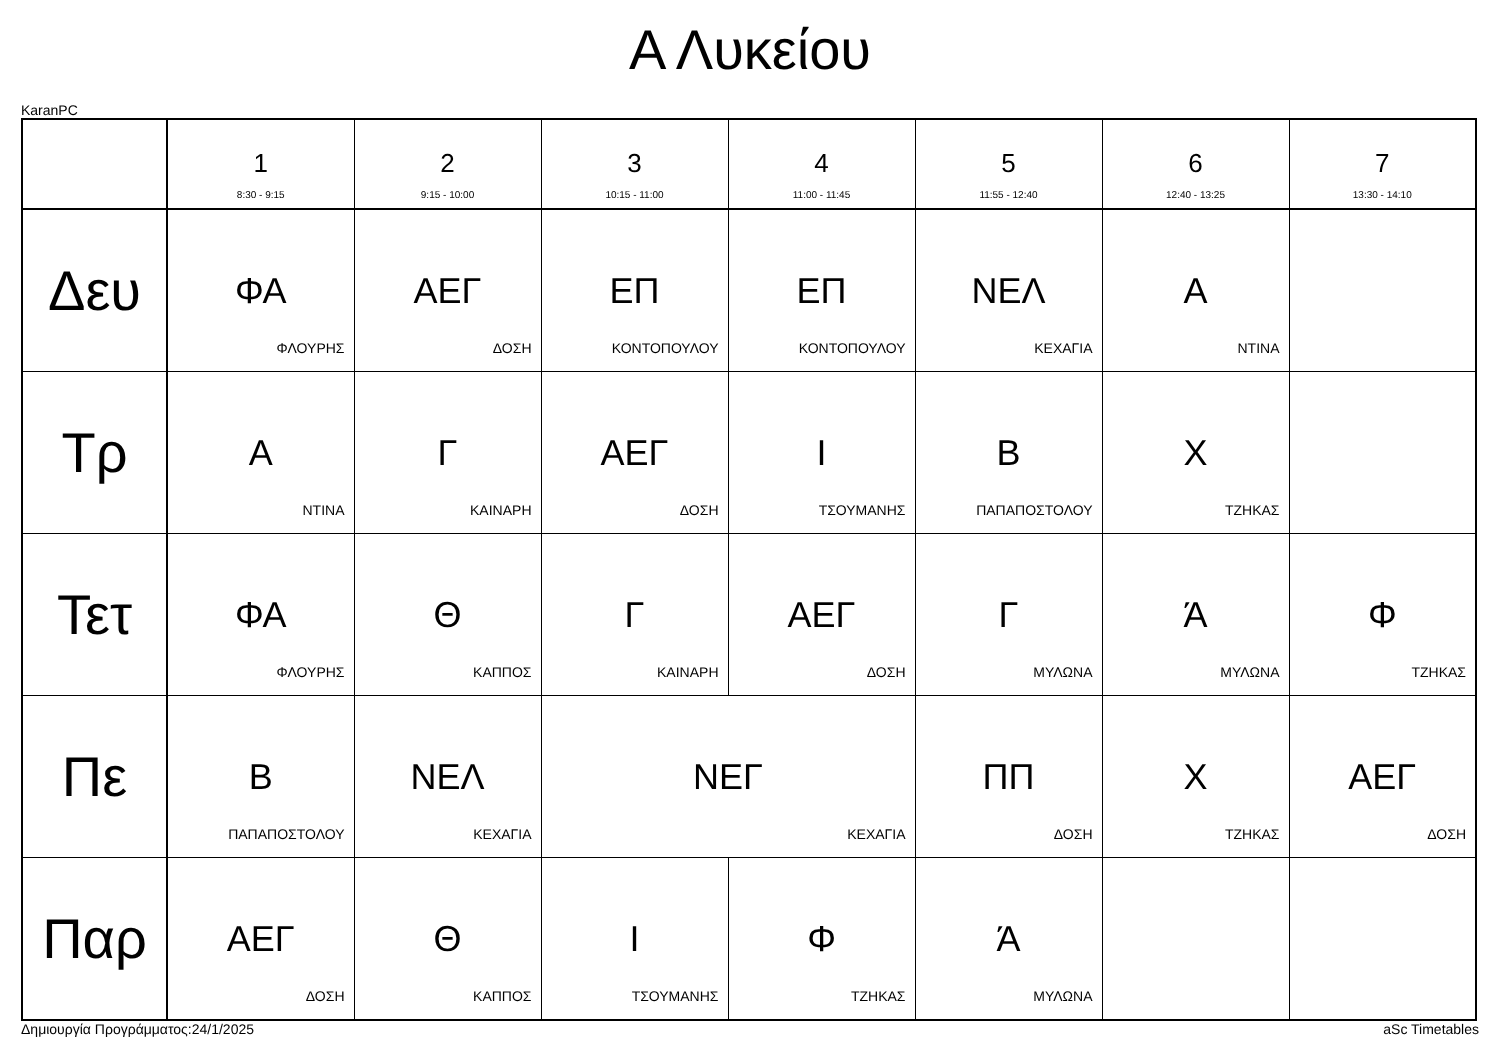Α Λυκείου
KaranPC
| | 1 8:30 - 9:15 | 2 9:15 - 10:00 | 3 10:15 - 11:00 | 4 11:00 - 11:45 | 5 11:55 - 12:40 | 6 12:40 - 13:25 | 7 13:30 - 14:10 |
| --- | --- | --- | --- | --- | --- | --- | --- |
| Δευ | ΦΑ ΦΛΟΥΡΗΣ | ΑΕΓ ΔΟΣΗ | ΕΠ ΚΟΝΤΟΠΟΥΛΟΥ | ΕΠ ΚΟΝΤΟΠΟΥΛΟΥ | ΝΕΛ ΚΕΧΑΓΙΑ | Α ΝΤΙΝΑ | |
| Τρ | Α ΝΤΙΝΑ | Γ ΚΑΙΝΑΡΗ | ΑΕΓ ΔΟΣΗ | Ι ΤΣΟΥΜΑΝΗΣ | Β ΠΑΠΑΠΟΣΤΟΛΟΥ | Χ ΤΖΗΚΑΣ | |
| Τετ | ΦΑ ΦΛΟΥΡΗΣ | Θ ΚΑΠΠΟΣ | Γ ΚΑΙΝΑΡΗ | ΑΕΓ ΔΟΣΗ | Γ ΜΥΛΩΝΑ | Ά ΜΥΛΩΝΑ | Φ ΤΖΗΚΑΣ |
| Πε | Β ΠΑΠΑΠΟΣΤΟΛΟΥ | ΝΕΛ ΚΕΧΑΓΙΑ | ΝΕΓ ΚΕΧΑΓΙΑ | | ΠΠ ΔΟΣΗ | Χ ΤΖΗΚΑΣ | ΑΕΓ ΔΟΣΗ |
| Παρ | ΑΕΓ ΔΟΣΗ | Θ ΚΑΠΠΟΣ | Ι ΤΣΟΥΜΑΝΗΣ | Φ ΤΖΗΚΑΣ | Ά ΜΥΛΩΝΑ | | |
Δημιουργία Προγράμματος:24/1/2025 aSc Timetables